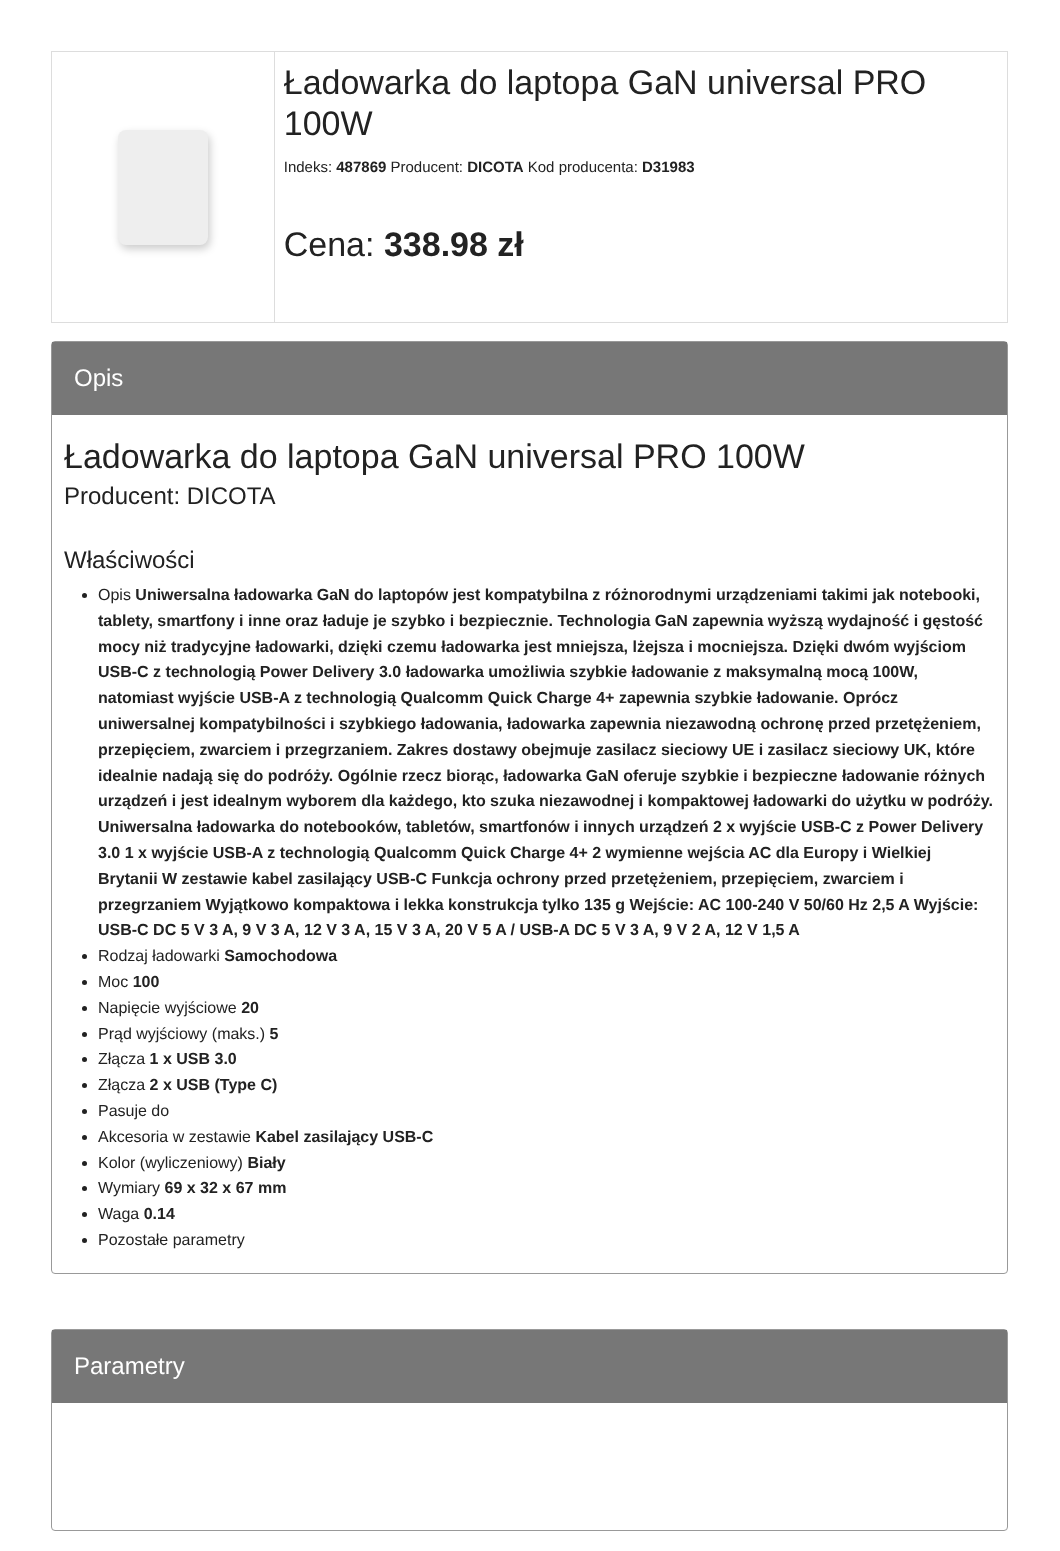Ładowarka do laptopa GaN universal PRO 100W
Indeks: 487869 Producent: DICOTA Kod producenta: D31983
Cena: 338.98 zł
Opis
Ładowarka do laptopa GaN universal PRO 100W
Producent: DICOTA
Właściwości
Opis Uniwersalna ładowarka GaN do laptopów jest kompatybilna z różnorodnymi urządzeniami takimi jak notebooki, tablety, smartfony i inne oraz ładuje je szybko i bezpiecznie. Technologia GaN zapewnia wyższą wydajność i gęstość mocy niż tradycyjne ładowarki, dzięki czemu ładowarka jest mniejsza, lżejsza i mocniejsza. Dzięki dwóm wyjściom USB-C z technologią Power Delivery 3.0 ładowarka umożliwia szybkie ładowanie z maksymalną mocą 100W, natomiast wyjście USB-A z technologią Qualcomm Quick Charge 4+ zapewnia szybkie ładowanie. Oprócz uniwersalnej kompatybilności i szybkiego ładowania, ładowarka zapewnia niezawodną ochronę przed przetężeniem, przepięciem, zwarciem i przegrzaniem. Zakres dostawy obejmuje zasilacz sieciowy UE i zasilacz sieciowy UK, które idealnie nadają się do podróży. Ogólnie rzecz biorąc, ładowarka GaN oferuje szybkie i bezpieczne ładowanie różnych urządzeń i jest idealnym wyborem dla każdego, kto szuka niezawodnej i kompaktowej ładowarki do użytku w podróży. Uniwersalna ładowarka do notebooków, tabletów, smartfonów i innych urządzeń 2 x wyjście USB-C z Power Delivery 3.0 1 x wyjście USB-A z technologią Qualcomm Quick Charge 4+ 2 wymienne wejścia AC dla Europy i Wielkiej Brytanii W zestawie kabel zasilający USB-C Funkcja ochrony przed przetężeniem, przepięciem, zwarciem i przegrzaniem Wyjątkowo kompaktowa i lekka konstrukcja tylko 135 g Wejście: AC 100-240 V 50/60 Hz 2,5 A Wyjście: USB-C DC 5 V 3 A, 9 V 3 A, 12 V 3 A, 15 V 3 A, 20 V 5 A / USB-A DC 5 V 3 A, 9 V 2 A, 12 V 1,5 A
Rodzaj ładowarki Samochodowa
Moc 100
Napięcie wyjściowe 20
Prąd wyjściowy (maks.) 5
Złącza 1 x USB 3.0
Złącza 2 x USB (Type C)
Pasuje do
Akcesoria w zestawie Kabel zasilający USB-C
Kolor (wyliczeniowy) Biały
Wymiary 69 x 32 x 67 mm
Waga 0.14
Pozostałe parametry
Parametry